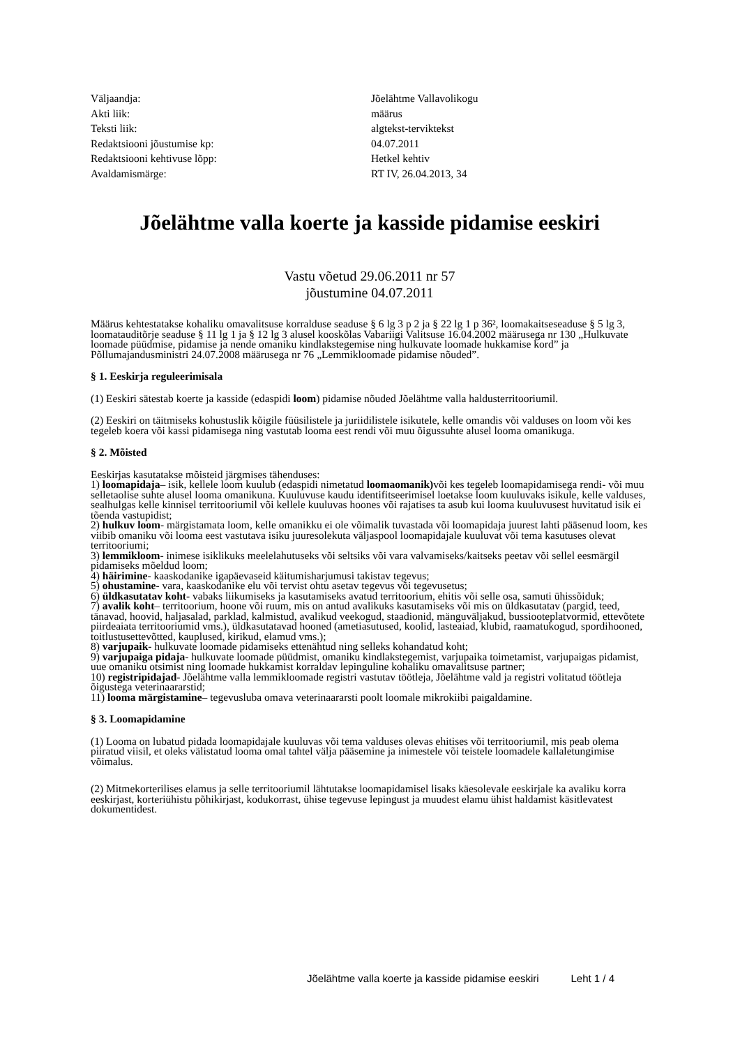| Väljaandja: | Jõelähtme Vallavolikogu |
| Akti liik: | määrus |
| Teksti liik: | algtekst-terviktekst |
| Redaktsiooni jõustumise kp: | 04.07.2011 |
| Redaktsiooni kehtivuse lõpp: | Hetkel kehtiv |
| Avaldamismärge: | RT IV, 26.04.2013, 34 |
Jõelähtme valla koerte ja kasside pidamise eeskiri
Vastu võetud 29.06.2011 nr 57
jõustumine 04.07.2011
Määrus kehtestatakse kohaliku omavalitsuse korralduse seaduse § 6 lg 3 p 2 ja § 22 lg 1 p 36², loomakaitseseaduse § 5 lg 3, loomatauditõrje seaduse § 11 lg 1 ja § 12 lg 3 alusel kooskõlas Vabariigi Valitsuse 16.04.2002 määrusega nr 130 „Hulkuvate loomade püüdmise, pidamise ja nende omaniku kindlakstegemise ning hulkuvate loomade hukkamise kord” ja Põllumajandusministri 24.07.2008 määrusega nr 76 „Lemmikloomade pidamise nõuded”.
§ 1. Eeskirja reguleerimisala
(1) Eeskiri sätestab koerte ja kasside (edaspidi loom) pidamise nõuded Jõelähtme valla haldusterritooriumil.
(2) Eeskiri on täitmiseks kohustuslik kõigile füüsilistele ja juriidilistele isikutele, kelle omandis või valduses on loom või kes tegeleb koera või kassi pidamisega ning vastutab looma eest rendi või muu õigussuhte alusel looma omanikuga.
§ 2. Mõisted
Eeskirjas kasutatakse mõisteid järgmises tähenduses:
1) loomapidaja– isik, kellele loom kuulub (edaspidi nimetatud loomaomanik) või kes tegeleb loomapidamisega rendi- või muu selletaolise suhte alusel looma omanikuna. Kuuluvuse kaudu identifitseerimisel loetakse loom kuuluvaks isikule, kelle valduses, sealhulgas kelle kinnisel territooriumil või kellele kuuluvas hoones või rajatises ta asub kui looma kuuluvusest huvitatud isik ei tõenda vastupidist;
2) hulkuv loom- märgistamata loom, kelle omanikku ei ole võimalik tuvastada või loomapidaja juurest lahti pääsenud loom, kes viibib omaniku või looma eest vastutava isiku juuresolekuta väljaspool loomapidajale kuuluvat või tema kasutuses olevat territooriumi;
3) lemmikloom- inimese isiklikuks meelelahutuseks või seltsiks või vara valvamiseks/kaitseks peetav või sellel eesmärgil pidamiseks mõeldud loom;
4) häirimine- kaaskodanike igapäevaseid käitumisharjumusi takistav tegevus;
5) ohustamine- vara, kaaskodanike elu või tervist ohtu asetav tegevus või tegevusetus;
6) üldkasutatav koht- vabaks liikumiseks ja kasutamiseks avatud territoorium, ehitis või selle osa, samuti ühissõiduk;
7) avalik koht– territoorium, hoone või ruum, mis on antud avalikuks kasutamiseks või mis on üldkasutatav (pargid, teed, tänavad, hoovid, haljasalad, parklad, kalmistud, avalikud veekogud, staadionid, mänguväljakud, bussiooteplatvormid, ettevõtete piirdeaiata territooriumid vms.), üldkasutatavad hooned (ametiasutused, koolid, lasteaiad, klubid, raamatukogud, spordihooned, toitlustusettevõtted, kauplused, kirikud, elamud vms.);
8) varjupaik- hulkuvate loomade pidamiseks ettenähtud ning selleks kohandatud koht;
9) varjupaiga pidaja- hulkuvate loomade püüdmist, omaniku kindlakstegemist, varjupaika toimetamist, varjupaigas pidamist, uue omaniku otsimist ning loomade hukkamist korraldav lepinguline kohaliku omavalitsuse partner;
10) registripidajad- Jõelähtme valla lemmikloomade registri vastutav töötleja, Jõelähtme vald ja registri volitatud töötleja õigustega veterinaararstid;
11) looma märgistamine– tegevusluba omava veterinaararsti poolt loomale mikrokiibi paigaldamine.
§ 3. Loomapidamine
(1) Looma on lubatud pidada loomapidajale kuuluvas või tema valduses olevas ehitises või territooriumil, mis peab olema piiratud viisil, et oleks välistatud looma omal tahtel välja pääsemine ja inimestele või teistele loomadele kallaletungimise võimalus.
(2) Mitmekorterilises elamus ja selle territooriumil lähtutakse loomapidamisel lisaks käesolevale eeskirjale ka avaliku korra eeskirjast, korteriühistu põhikirjast, kodukorrast, ühise tegevuse lepingust ja muudest elamu ühist haldamist käsitlevatest dokumentidest.
Jõelähtme valla koerte ja kasside pidamise eeskiri Leht 1 / 4